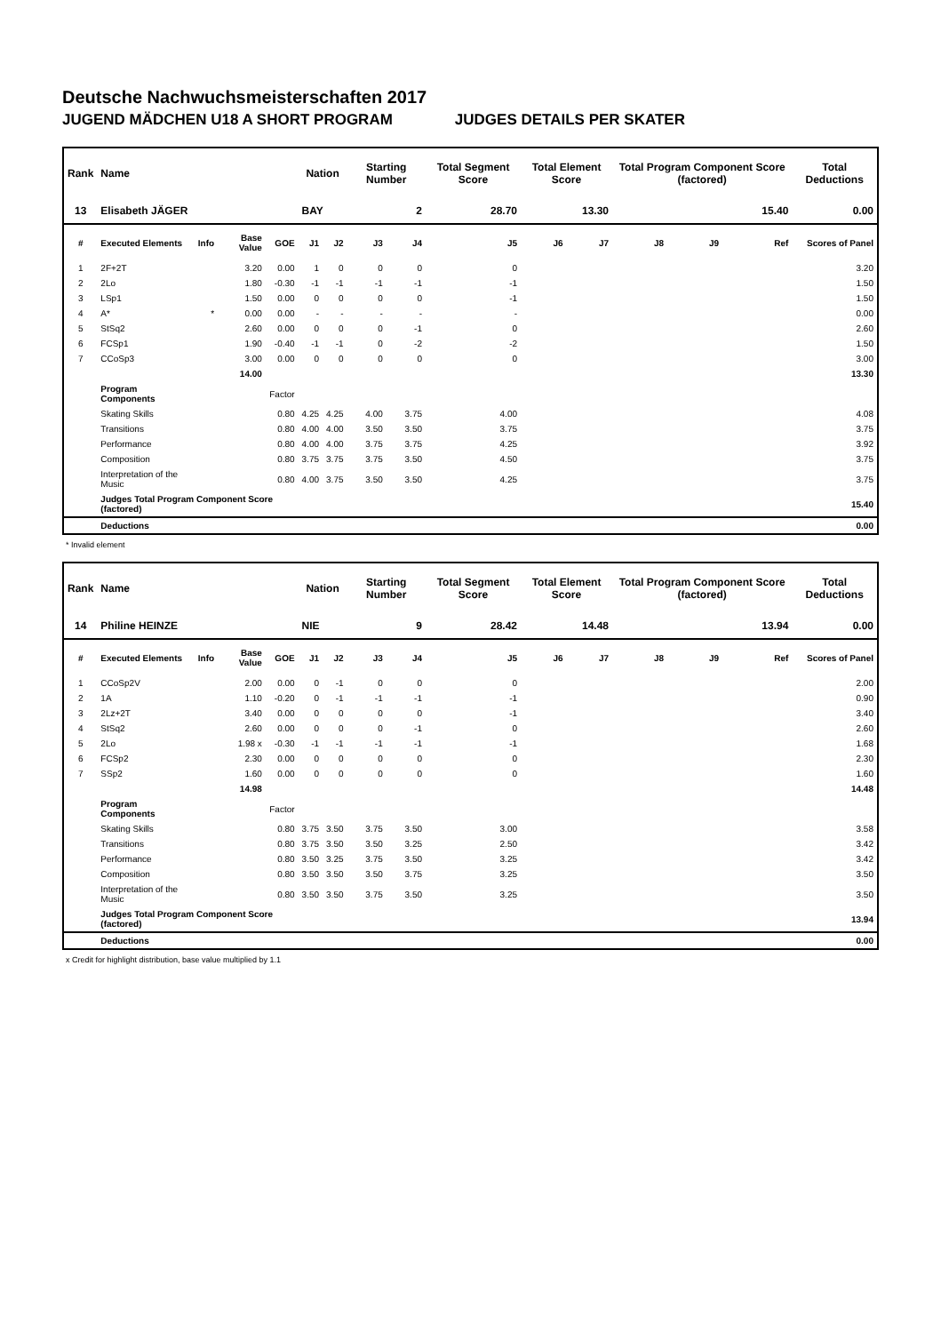Deutsche Nachwuchsmeisterschaften 2017
JUGEND MÄDCHEN U18 A SHORT PROGRAM JUDGES DETAILS PER SKATER
| Rank | Name | | | | Nation | | Starting Number | | Total Segment Score | Total Element Score | | Total Program Component Score (factored) | | | Total Deductions |
| --- | --- | --- | --- | --- | --- | --- | --- | --- | --- | --- | --- | --- | --- | --- | --- |
| 13 | Elisabeth JÄGER | | | | BAY | | 2 | | 28.70 | 13.30 | | 15.40 | | | 0.00 |
| # | Executed Elements | Info | Base Value | GOE | J1 | J2 | J3 | J4 | J5 | J6 | J7 | J8 | J9 | Ref | Scores of Panel |
| 1 | 2F+2T | | 3.20 | 0.00 | 1 | 0 | 0 | 0 | 0 | | | | | | 3.20 |
| 2 | 2Lo | | 1.80 | -0.30 | -1 | -1 | -1 | -1 | -1 | | | | | | 1.50 |
| 3 | LSp1 | | 1.50 | 0.00 | 0 | 0 | 0 | 0 | -1 | | | | | | 1.50 |
| 4 | A* | * | 0.00 | 0.00 | - | - | - | - | - | | | | | | 0.00 |
| 5 | StSq2 | | 2.60 | 0.00 | 0 | 0 | 0 | -1 | 0 | | | | | | 2.60 |
| 6 | FCSp1 | | 1.90 | -0.40 | -1 | -1 | 0 | -2 | -2 | | | | | | 1.50 |
| 7 | CCoSp3 | | 3.00 | 0.00 | 0 | 0 | 0 | 0 | 0 | | | | | | 3.00 |
| | | | 14.00 | | | | | | | | | | | | 13.30 |
| | Program Components | | | Factor | | | | | | | | | | | |
| | Skating Skills | | | 0.80 | 4.25 | 4.25 | 4.00 | 3.75 | 4.00 | | | | | | 4.08 |
| | Transitions | | | 0.80 | 4.00 | 4.00 | 3.50 | 3.50 | 3.75 | | | | | | 3.75 |
| | Performance | | | 0.80 | 4.00 | 4.00 | 3.75 | 3.75 | 4.25 | | | | | | 3.92 |
| | Composition | | | 0.80 | 3.75 | 3.75 | 3.75 | 3.50 | 4.50 | | | | | | 3.75 |
| | Interpretation of the Music | | | 0.80 | 4.00 | 3.75 | 3.50 | 3.50 | 4.25 | | | | | | 3.75 |
| | Judges Total Program Component Score (factored) | | | | | | | | | | | | | | 15.40 |
| | Deductions | | | | | | | | | | | | | | 0.00 |
* Invalid element
| Rank | Name | | | | Nation | | Starting Number | | Total Segment Score | Total Element Score | | Total Program Component Score (factored) | | | Total Deductions |
| --- | --- | --- | --- | --- | --- | --- | --- | --- | --- | --- | --- | --- | --- | --- | --- |
| 14 | Philine HEINZE | | | | NIE | | 9 | | 28.42 | 14.48 | | 13.94 | | | 0.00 |
| # | Executed Elements | Info | Base Value | GOE | J1 | J2 | J3 | J4 | J5 | J6 | J7 | J8 | J9 | Ref | Scores of Panel |
| 1 | CCoSp2V | | 2.00 | 0.00 | 0 | -1 | 0 | 0 | 0 | | | | | | 2.00 |
| 2 | 1A | | 1.10 | -0.20 | 0 | -1 | -1 | -1 | -1 | | | | | | 0.90 |
| 3 | 2Lz+2T | | 3.40 | 0.00 | 0 | 0 | 0 | 0 | -1 | | | | | | 3.40 |
| 4 | StSq2 | | 2.60 | 0.00 | 0 | 0 | 0 | -1 | 0 | | | | | | 2.60 |
| 5 | 2Lo | | 1.98 x | -0.30 | -1 | -1 | -1 | -1 | -1 | | | | | | 1.68 |
| 6 | FCSp2 | | 2.30 | 0.00 | 0 | 0 | 0 | 0 | 0 | | | | | | 2.30 |
| 7 | SSp2 | | 1.60 | 0.00 | 0 | 0 | 0 | 0 | 0 | | | | | | 1.60 |
| | | | 14.98 | | | | | | | | | | | | 14.48 |
| | Program Components | | | Factor | | | | | | | | | | | |
| | Skating Skills | | | 0.80 | 3.75 | 3.50 | 3.75 | 3.50 | 3.00 | | | | | | 3.58 |
| | Transitions | | | 0.80 | 3.75 | 3.50 | 3.50 | 3.25 | 2.50 | | | | | | 3.42 |
| | Performance | | | 0.80 | 3.50 | 3.25 | 3.75 | 3.50 | 3.25 | | | | | | 3.42 |
| | Composition | | | 0.80 | 3.50 | 3.50 | 3.50 | 3.75 | 3.25 | | | | | | 3.50 |
| | Interpretation of the Music | | | 0.80 | 3.50 | 3.50 | 3.75 | 3.50 | 3.25 | | | | | | 3.50 |
| | Judges Total Program Component Score (factored) | | | | | | | | | | | | | | 13.94 |
| | Deductions | | | | | | | | | | | | | | 0.00 |
x Credit for highlight distribution, base value multiplied by 1.1